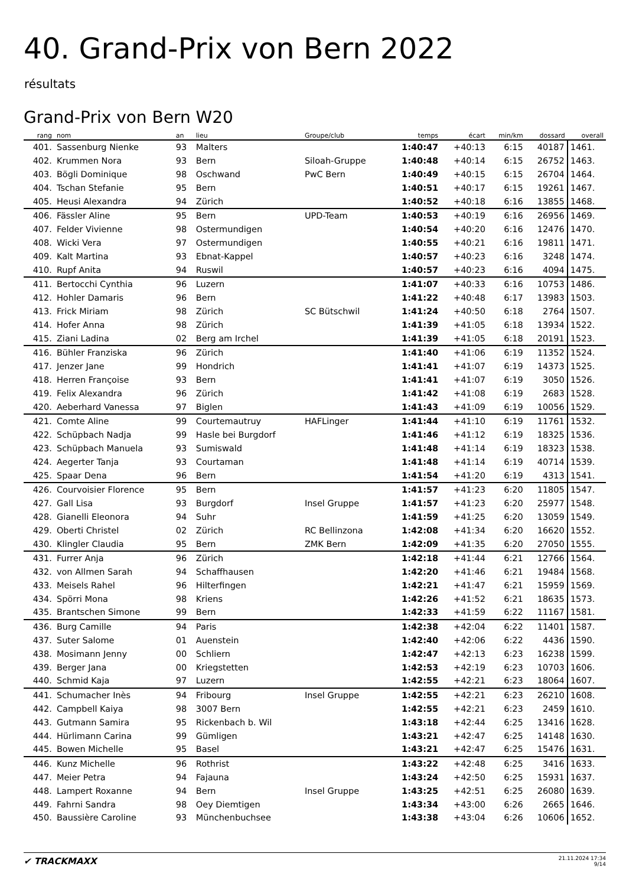40. Grand-Prix von Bern 2022
résultats
Grand-Prix von Bern W20
| rang | nom | an | lieu | Groupe/club | temps | écart | min/km | dossard | overall |
| --- | --- | --- | --- | --- | --- | --- | --- | --- | --- |
| 401. | Sassenburg Nienke | 93 | Malters | | 1:40:47 | +40:13 | 6:15 | 40187 | 1461. |
| 402. | Krummen Nora | 93 | Bern | Siloah-Gruppe | 1:40:48 | +40:14 | 6:15 | 26752 | 1463. |
| 403. | Bögli Dominique | 98 | Oschwand | PwC Bern | 1:40:49 | +40:15 | 6:15 | 26704 | 1464. |
| 404. | Tschan Stefanie | 95 | Bern | | 1:40:51 | +40:17 | 6:15 | 19261 | 1467. |
| 405. | Heusi Alexandra | 94 | Zürich | | 1:40:52 | +40:18 | 6:16 | 13855 | 1468. |
| 406. | Fässler Aline | 95 | Bern | UPD-Team | 1:40:53 | +40:19 | 6:16 | 26956 | 1469. |
| 407. | Felder Vivienne | 98 | Ostermundigen | | 1:40:54 | +40:20 | 6:16 | 12476 | 1470. |
| 408. | Wicki Vera | 97 | Ostermundigen | | 1:40:55 | +40:21 | 6:16 | 19811 | 1471. |
| 409. | Kalt Martina | 93 | Ebnat-Kappel | | 1:40:57 | +40:23 | 6:16 | 3248 | 1474. |
| 410. | Rupf Anita | 94 | Ruswil | | 1:40:57 | +40:23 | 6:16 | 4094 | 1475. |
| 411. | Bertocchi Cynthia | 96 | Luzern | | 1:41:07 | +40:33 | 6:16 | 10753 | 1486. |
| 412. | Hohler Damaris | 96 | Bern | | 1:41:22 | +40:48 | 6:17 | 13983 | 1503. |
| 413. | Frick Miriam | 98 | Zürich | SC Bütschwil | 1:41:24 | +40:50 | 6:18 | 2764 | 1507. |
| 414. | Hofer Anna | 98 | Zürich | | 1:41:39 | +41:05 | 6:18 | 13934 | 1522. |
| 415. | Ziani Ladina | 02 | Berg am Irchel | | 1:41:39 | +41:05 | 6:18 | 20191 | 1523. |
| 416. | Bühler Franziska | 96 | Zürich | | 1:41:40 | +41:06 | 6:19 | 11352 | 1524. |
| 417. | Jenzer Jane | 99 | Hondrich | | 1:41:41 | +41:07 | 6:19 | 14373 | 1525. |
| 418. | Herren Françoise | 93 | Bern | | 1:41:41 | +41:07 | 6:19 | 3050 | 1526. |
| 419. | Felix Alexandra | 96 | Zürich | | 1:41:42 | +41:08 | 6:19 | 2683 | 1528. |
| 420. | Aeberhard Vanessa | 97 | Biglen | | 1:41:43 | +41:09 | 6:19 | 10056 | 1529. |
| 421. | Comte Aline | 99 | Courtemautruy | HAFLinger | 1:41:44 | +41:10 | 6:19 | 11761 | 1532. |
| 422. | Schüpbach Nadja | 99 | Hasle bei Burgdorf | | 1:41:46 | +41:12 | 6:19 | 18325 | 1536. |
| 423. | Schüpbach Manuela | 93 | Sumiswald | | 1:41:48 | +41:14 | 6:19 | 18323 | 1538. |
| 424. | Aegerter Tanja | 93 | Courtaman | | 1:41:48 | +41:14 | 6:19 | 40714 | 1539. |
| 425. | Spaar Dena | 96 | Bern | | 1:41:54 | +41:20 | 6:19 | 4313 | 1541. |
| 426. | Courvoisier Florence | 95 | Bern | | 1:41:57 | +41:23 | 6:20 | 11805 | 1547. |
| 427. | Gall Lisa | 93 | Burgdorf | Insel Gruppe | 1:41:57 | +41:23 | 6:20 | 25977 | 1548. |
| 428. | Gianelli Eleonora | 94 | Suhr | | 1:41:59 | +41:25 | 6:20 | 13059 | 1549. |
| 429. | Oberti Christel | 02 | Zürich | RC Bellinzona | 1:42:08 | +41:34 | 6:20 | 16620 | 1552. |
| 430. | Klingler Claudia | 95 | Bern | ZMK Bern | 1:42:09 | +41:35 | 6:20 | 27050 | 1555. |
| 431. | Furrer Anja | 96 | Zürich | | 1:42:18 | +41:44 | 6:21 | 12766 | 1564. |
| 432. | von Allmen Sarah | 94 | Schaffhausen | | 1:42:20 | +41:46 | 6:21 | 19484 | 1568. |
| 433. | Meisels Rahel | 96 | Hilterfingen | | 1:42:21 | +41:47 | 6:21 | 15959 | 1569. |
| 434. | Spörri Mona | 98 | Kriens | | 1:42:26 | +41:52 | 6:21 | 18635 | 1573. |
| 435. | Brantschen Simone | 99 | Bern | | 1:42:33 | +41:59 | 6:22 | 11167 | 1581. |
| 436. | Burg Camille | 94 | Paris | | 1:42:38 | +42:04 | 6:22 | 11401 | 1587. |
| 437. | Suter Salome | 01 | Auenstein | | 1:42:40 | +42:06 | 6:22 | 4436 | 1590. |
| 438. | Mosimann Jenny | 00 | Schliern | | 1:42:47 | +42:13 | 6:23 | 16238 | 1599. |
| 439. | Berger Jana | 00 | Kriegstetten | | 1:42:53 | +42:19 | 6:23 | 10703 | 1606. |
| 440. | Schmid Kaja | 97 | Luzern | | 1:42:55 | +42:21 | 6:23 | 18064 | 1607. |
| 441. | Schumacher Inès | 94 | Fribourg | Insel Gruppe | 1:42:55 | +42:21 | 6:23 | 26210 | 1608. |
| 442. | Campbell Kaiya | 98 | 3007 Bern | | 1:42:55 | +42:21 | 6:23 | 2459 | 1610. |
| 443. | Gutmann Samira | 95 | Rickenbach b. Wil | | 1:43:18 | +42:44 | 6:25 | 13416 | 1628. |
| 444. | Hürlimann Carina | 99 | Gümligen | | 1:43:21 | +42:47 | 6:25 | 14148 | 1630. |
| 445. | Bowen Michelle | 95 | Basel | | 1:43:21 | +42:47 | 6:25 | 15476 | 1631. |
| 446. | Kunz Michelle | 96 | Rothrist | | 1:43:22 | +42:48 | 6:25 | 3416 | 1633. |
| 447. | Meier Petra | 94 | Fajauna | | 1:43:24 | +42:50 | 6:25 | 15931 | 1637. |
| 448. | Lampert Roxanne | 94 | Bern | Insel Gruppe | 1:43:25 | +42:51 | 6:25 | 26080 | 1639. |
| 449. | Fahrni Sandra | 98 | Oey Diemtigen | | 1:43:34 | +43:00 | 6:26 | 2665 | 1646. |
| 450. | Baussière Caroline | 93 | Münchenbuchsee | | 1:43:38 | +43:04 | 6:26 | 10606 | 1652. |
✔ TRACKMAXX
21.11.2024 17:34
9/14